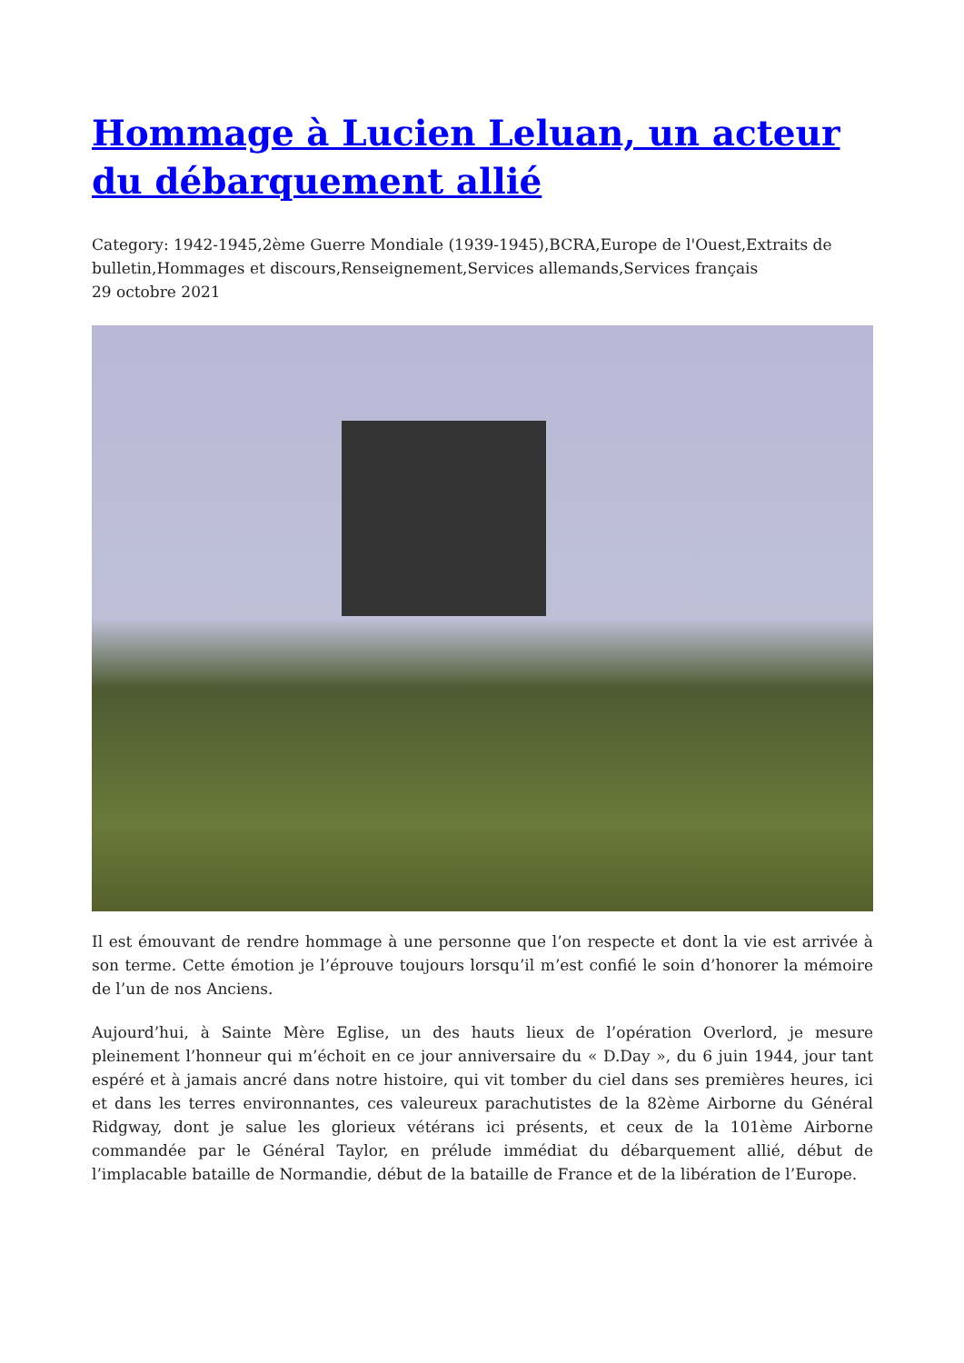Hommage à Lucien Leluan, un acteur du débarquement allié
Category: 1942-1945,2ème Guerre Mondiale (1939-1945),BCRA,Europe de l'Ouest,Extraits de bulletin,Hommages et discours,Renseignement,Services allemands,Services français
29 octobre 2021
Il est émouvant de rendre hommage à une personne que l’on respecte et dont la vie est arrivée à son terme. Cette émotion je l’éprouve toujours lorsqu’il m’est confié le soin d’honorer la mémoire de l’un de nos Anciens.
Aujourd’hui, à Sainte Mère Eglise, un des hauts lieux de l’opération Overlord, je mesure pleinement l’honneur qui m’échoit en ce jour anniversaire du « D.Day », du 6 juin 1944, jour tant espéré et à jamais ancré dans notre histoire, qui vit tomber du ciel dans ses premières heures, ici et dans les terres environnantes, ces valeureux parachutistes de la 82ème Airborne du Général Ridgway, dont je salue les glorieux vétérans ici présents, et ceux de la 101ème Airborne commandée par le Général Taylor, en prélude immédiat du débarquement allié, début de l’implacable bataille de Normandie, début de la bataille de France et de la libération de l’Europe.